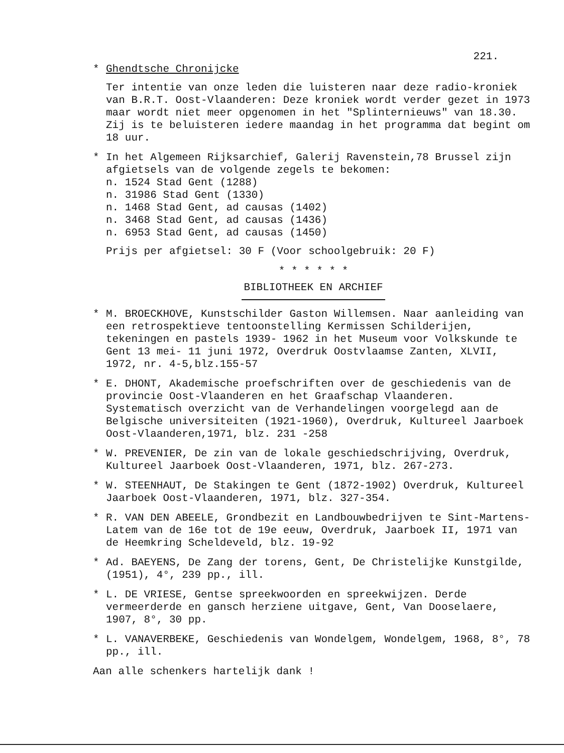221.
* Ghendtsche Chronijcke
Ter intentie van onze leden die luisteren naar deze radio-kroniek van B.R.T. Oost-Vlaanderen: Deze kroniek wordt verder gezet in 1973 maar wordt niet meer opgenomen in het "Splinternieuws" van 18.30. Zij is te beluisteren iedere maandag in het programma dat begint om 18 uur.
* In het Algemeen Rijksarchief, Galerij Ravenstein,78 Brussel zijn afgietsels van de volgende zegels te bekomen:
n. 1524 Stad Gent (1288)
n. 31986 Stad Gent (1330)
n. 1468 Stad Gent, ad causas (1402)
n. 3468 Stad Gent, ad causas (1436)
n. 6953 Stad Gent, ad causas (1450)
Prijs per afgietsel: 30 F (Voor schoolgebruik: 20 F)
* * * * * *
BIBLIOTHEEK EN ARCHIEF
* M. BROECKHOVE, Kunstschilder Gaston Willemsen. Naar aanleiding van een retrospektieve tentoonstelling Kermissen Schilderijen, tekeningen en pastels 1939- 1962 in het Museum voor Volkskunde te Gent 13 mei- 11 juni 1972, Overdruk Oostvlaamse Zanten, XLVII, 1972, nr. 4-5,blz.155-57
* E. DHONT, Akademische proefschriften over de geschiedenis van de provincie Oost-Vlaanderen en het Graafschap Vlaanderen. Systematisch overzicht van de Verhandelingen voorgelegd aan de Belgische universiteiten (1921-1960), Overdruk, Kultureel Jaarboek Oost-Vlaanderen,1971, blz. 231 -258
* W. PREVENIER, De zin van de lokale geschiedschrijving, Overdruk, Kultureel Jaarboek Oost-Vlaanderen, 1971, blz. 267-273.
* W. STEENHAUT, De Stakingen te Gent (1872-1902) Overdruk, Kultureel Jaarboek Oost-Vlaanderen, 1971, blz. 327-354.
* R. VAN DEN ABEELE, Grondbezit en Landbouwbedrijven te Sint-Martens-Latem van de 16e tot de 19e eeuw, Overdruk, Jaarboek II, 1971 van de Heemkring Scheldeveld, blz. 19-92
* Ad. BAEYENS, De Zang der torens, Gent, De Christelijke Kunstgilde, (1951), 4°, 239 pp., ill.
* L. DE VRIESE, Gentse spreekwoorden en spreekwijzen. Derde vermeerderde en gansch herziene uitgave, Gent, Van Dooselaere, 1907, 8°, 30 pp.
* L. VANAVERBEKE, Geschiedenis van Wondelgem, Wondelgem, 1968, 8°, 78 pp., ill.
Aan alle schenkers hartelijk dank !